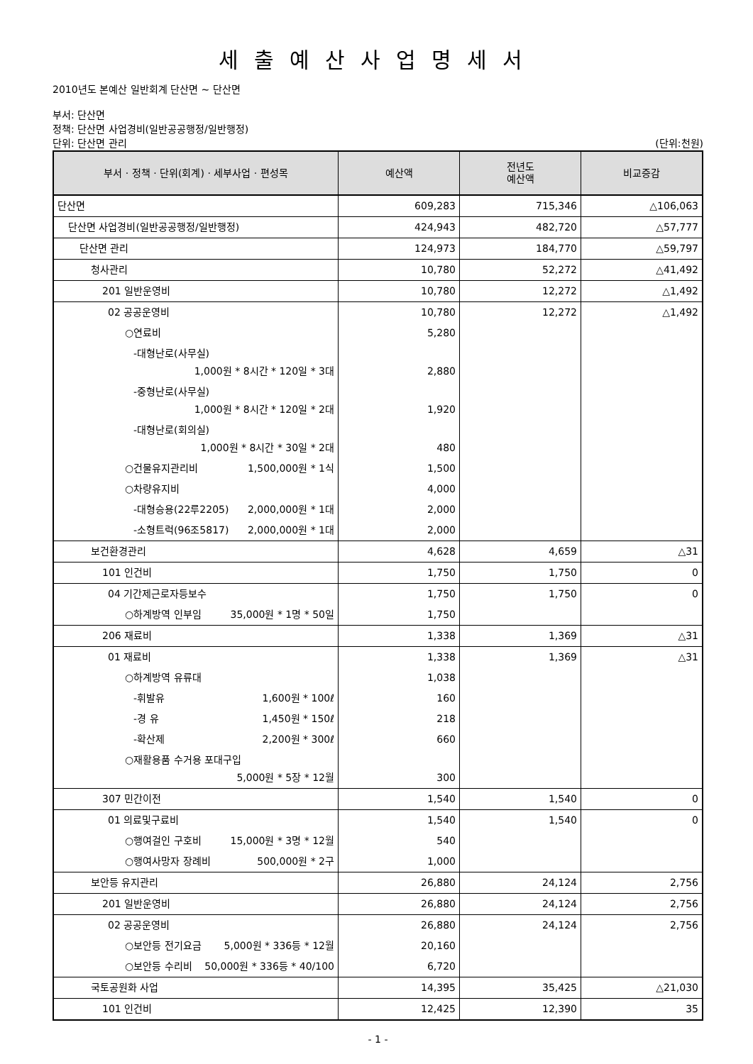세출예산사업명세서
2010년도 본예산 일반회계 단산면 ~ 단산면
부서: 단산면
정책: 단산면 사업경비(일반공공행정/일반행정)
단위: 단산면 관리 (단위:천원)
| 부서 · 정책 · 단위(회계) · 세부사업 · 편성목 | 예산액 | 전년도 예산액 | 비교증감 |
| --- | --- | --- | --- |
| 단산면 | 609,283 | 715,346 | △106,063 |
| 단산면 사업경비(일반공공행정/일반행정) | 424,943 | 482,720 | △57,777 |
| 단산면 관리 | 124,973 | 184,770 | △59,797 |
| 청사관리 | 10,780 | 52,272 | △41,492 |
| 201 일반운영비 | 10,780 | 12,272 | △1,492 |
| 02 공공운영비 | 10,780 | 12,272 | △1,492 |
| ○연료비 | 5,280 | | |
| -대형난로(사무실) 1,000원 * 8시간 * 120일 * 3대 | 2,880 | | |
| -중형난로(사무실) 1,000원 * 8시간 * 120일 * 2대 | 1,920 | | |
| -대형난로(회의실) 1,000원 * 8시간 * 30일 * 2대 | 480 | | |
| ○건물유지관리비 1,500,000원 * 1식 | 1,500 | | |
| ○차량유지비 | 4,000 | | |
| -대형승용(22루2205) 2,000,000원 * 1대 | 2,000 | | |
| -소형트럭(96조5817) 2,000,000원 * 1대 | 2,000 | | |
| 보건환경관리 | 4,628 | 4,659 | △31 |
| 101 인건비 | 1,750 | 1,750 | 0 |
| 04 기간제근로자등보수 | 1,750 | 1,750 | 0 |
| ○하계방역 인부임 35,000원 * 1명 * 50일 | 1,750 | | |
| 206 재료비 | 1,338 | 1,369 | △31 |
| 01 재료비 | 1,338 | 1,369 | △31 |
| ○하계방역 유류대 | 1,038 | | |
| -휘발유 1,600원 * 100ℓ | 160 | | |
| -경 유 1,450원 * 150ℓ | 218 | | |
| -확산제 2,200원 * 300ℓ | 660 | | |
| ○재활용품 수거용 포대구입 5,000원 * 5장 * 12월 | 300 | | |
| 307 민간이전 | 1,540 | 1,540 | 0 |
| 01 의료및구료비 | 1,540 | 1,540 | 0 |
| ○행여걸인 구호비 15,000원 * 3명 * 12월 | 540 | | |
| ○행여사망자 장례비 500,000원 * 2구 | 1,000 | | |
| 보안등 유지관리 | 26,880 | 24,124 | 2,756 |
| 201 일반운영비 | 26,880 | 24,124 | 2,756 |
| 02 공공운영비 | 26,880 | 24,124 | 2,756 |
| ○보안등 전기요금 5,000원 * 336등 * 12월 | 20,160 | | |
| ○보안등 수리비 50,000원 * 336등 * 40/100 | 6,720 | | |
| 국토공원화 사업 | 14,395 | 35,425 | △21,030 |
| 101 인건비 | 12,425 | 12,390 | 35 |
- 1 -